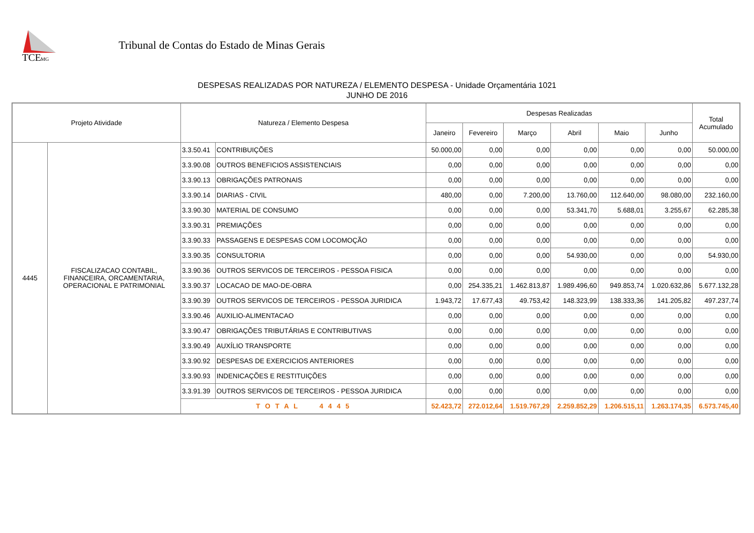TCE
MG
Tribunal de Contas do Estado de Minas Gerais
DESPESAS REALIZADAS POR NATUREZA / ELEMENTO DESPESA - Unidade Orçamentária 1021
JUNHO DE 2016
| Projeto Atividade | | Natureza / Elemento Despesa | | Despesas Realizadas | | | | | | Total Acumulado |
| --- | --- | --- | --- | --- | --- | --- | --- | --- | --- | --- |
| | | | | Janeiro | Fevereiro | Março | Abril | Maio | Junho | |
| 4445 | FISCALIZACAO CONTABIL, FINANCEIRA, ORCAMENTARIA, OPERACIONAL E PATRIMONIAL | 3.3.50.41 | CONTRIBUIÇÕES | 50.000,00 | 0,00 | 0,00 | 0,00 | 0,00 | 0,00 | 50.000,00 |
| | | 3.3.90.08 | OUTROS BENEFICIOS ASSISTENCIAIS | 0,00 | 0,00 | 0,00 | 0,00 | 0,00 | 0,00 | 0,00 |
| | | 3.3.90.13 | OBRIGAÇÕES PATRONAIS | 0,00 | 0,00 | 0,00 | 0,00 | 0,00 | 0,00 | 0,00 |
| | | 3.3.90.14 | DIARIAS - CIVIL | 480,00 | 0,00 | 7.200,00 | 13.760,00 | 112.640,00 | 98.080,00 | 232.160,00 |
| | | 3.3.90.30 | MATERIAL DE CONSUMO | 0,00 | 0,00 | 0,00 | 53.341,70 | 5.688,01 | 3.255,67 | 62.285,38 |
| | | 3.3.90.31 | PREMIAÇÕES | 0,00 | 0,00 | 0,00 | 0,00 | 0,00 | 0,00 | 0,00 |
| | | 3.3.90.33 | PASSAGENS E DESPESAS COM LOCOMOÇÃO | 0,00 | 0,00 | 0,00 | 0,00 | 0,00 | 0,00 | 0,00 |
| | | 3.3.90.35 | CONSULTORIA | 0,00 | 0,00 | 0,00 | 54.930,00 | 0,00 | 0,00 | 54.930,00 |
| | | 3.3.90.36 | OUTROS SERVICOS DE TERCEIROS - PESSOA FISICA | 0,00 | 0,00 | 0,00 | 0,00 | 0,00 | 0,00 | 0,00 |
| | | 3.3.90.37 | LOCACAO DE MAO-DE-OBRA | 0,00 | 254.335,21 | 1.462.813,87 | 1.989.496,60 | 949.853,74 | 1.020.632,86 | 5.677.132,28 |
| | | 3.3.90.39 | OUTROS SERVICOS DE TERCEIROS - PESSOA JURIDICA | 1.943,72 | 17.677,43 | 49.753,42 | 148.323,99 | 138.333,36 | 141.205,82 | 497.237,74 |
| | | 3.3.90.46 | AUXILIO-ALIMENTACAO | 0,00 | 0,00 | 0,00 | 0,00 | 0,00 | 0,00 | 0,00 |
| | | 3.3.90.47 | OBRIGAÇÕES TRIBUTÁRIAS E CONTRIBUTIVAS | 0,00 | 0,00 | 0,00 | 0,00 | 0,00 | 0,00 | 0,00 |
| | | 3.3.90.49 | AUXÍLIO TRANSPORTE | 0,00 | 0,00 | 0,00 | 0,00 | 0,00 | 0,00 | 0,00 |
| | | 3.3.90.92 | DESPESAS DE EXERCICIOS ANTERIORES | 0,00 | 0,00 | 0,00 | 0,00 | 0,00 | 0,00 | 0,00 |
| | | 3.3.90.93 | INDENICAÇÕES E RESTITUIÇÕES | 0,00 | 0,00 | 0,00 | 0,00 | 0,00 | 0,00 | 0,00 |
| | | 3.3.91.39 | OUTROS SERVICOS DE TERCEIROS - PESSOA JURIDICA | 0,00 | 0,00 | 0,00 | 0,00 | 0,00 | 0,00 | 0,00 |
| | | T O T A L 4 4 4 5 | | 52.423,72 | 272.012,64 | 1.519.767,29 | 2.259.852,29 | 1.206.515,11 | 1.263.174,35 | 6.573.745,40 |